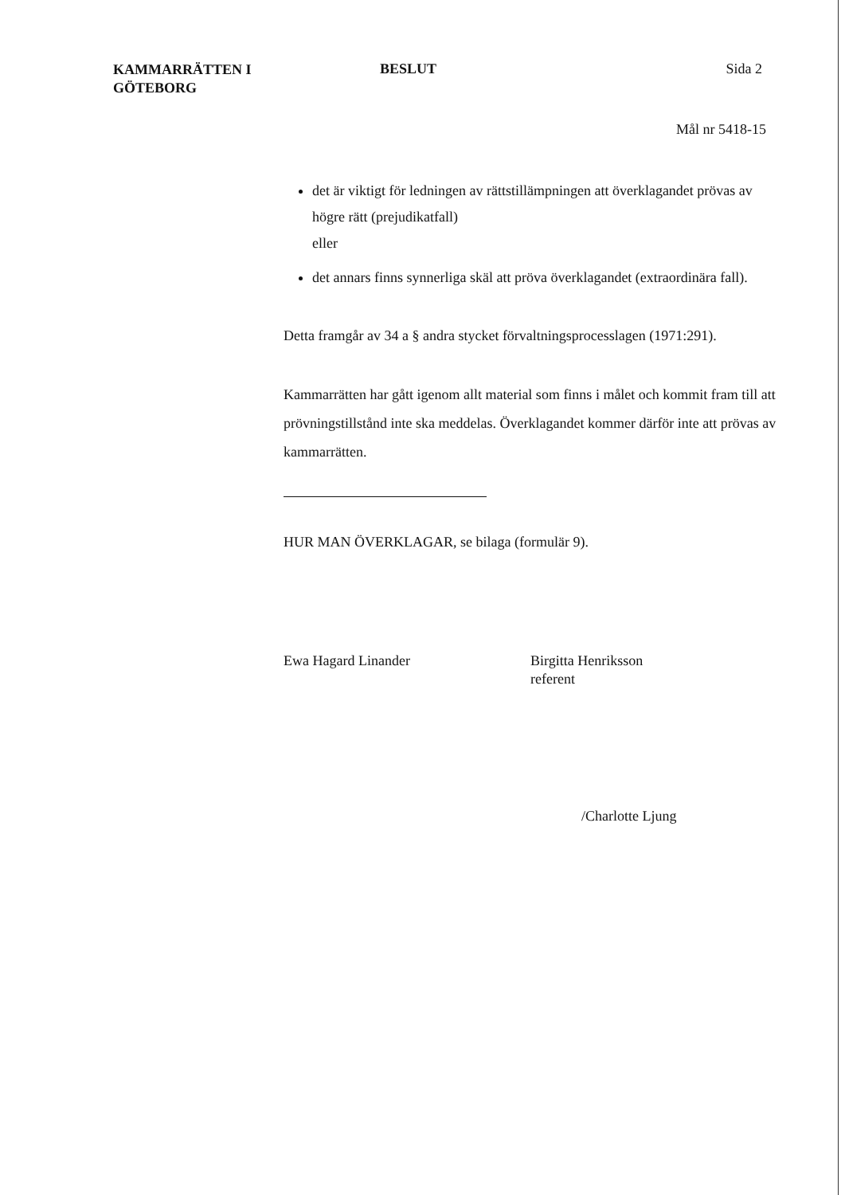KAMMARRÄTTEN I
GÖTEBORG
BESLUT Sida 2
Mål nr 5418-15
det är viktigt för ledningen av rättstillämpningen att överklagandet prövas av högre rätt (prejudikatfall)
eller
det annars finns synnerliga skäl att pröva överklagandet (extraordinära fall).
Detta framgår av 34 a § andra stycket förvaltningsprocesslagen (1971:291).
Kammarrätten har gått igenom allt material som finns i målet och kommit fram till att prövningstillstånd inte ska meddelas. Överklagandet kommer därför inte att prövas av kammarrätten.
HUR MAN ÖVERKLAGAR, se bilaga (formulär 9).
Ewa Hagard Linander Birgitta Henriksson
referent
/Charlotte Ljung